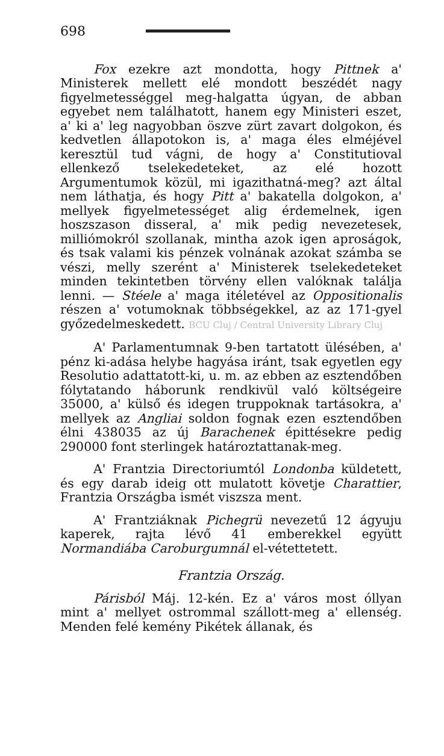698
Fox ezekre azt mondotta, hogy Pittnek a' Ministerek mellett elé mondott beszédét nagy figyelmetességgel meg-halgatta úgyan, de abban egyebet nem találhatott, hanem egy Ministeri eszet, a' ki a' leg nagyobban öszve zürt zavart dolgokon, és kedvetlen állapotokon is, a' maga éles elméjével keresztül tud vágni, de hogy a' Constitutioval ellenkező tselekedeteket, az elé hozott Argumentumok közül, mi igazithatná-meg? azt által nem láthatja, és hogy Pitt a' bakatella dolgokon, a' mellyek figyelmetességet alig érdemelnek, igen hoszszason disseral, a' mik pedig nevezetesek, milliómokról szollanak, mintha azok igen aproságok, és tsak valami kis pénzek volnának azokat számba se vészi, melly szerént a' Ministerek tselekedeteket minden tekintetben törvény ellen valóknak találja lenni. — Stéele a' maga itéletével az Oppositionalis részen a' votumoknak többségekkel, az az 171-gyel győzedelmeskedett. BCU Cluj / Central University Library Cluj
A' Parlamentumnak 9-ben tartatott ülésében, a' pénz ki-adása helybe hagyása iránt, tsak egyetlen egy Resolutio adattatott-ki, u. m. az ebben az esztendőben fólytatando háborunk rendkivül való költségeire 35000, a' külső és idegen truppoknak tartásokra, a' mellyek az Angliai soldon fognak ezen esztendőben élni 438035 az új Barachenek épittésekre pedig 290000 font sterlingek határoztattanak-meg.
A' Frantzia Directoriumtól Londonba küldetett, és egy darab ideig ott mulatott követje Charattier, Frantzia Országba ismét viszsza ment.
A' Frantziáknak Pichegrü nevezetű 12 ágyuju kaperek, rajta lévő 41 emberekkel együtt Normandiába Caroburgumnál el-vétettetett.
Frantzia Ország.
Párisból Máj. 12-kén. Ez a' város most óllyan mint a' mellyet ostrommal szállott-meg a' ellenség. Menden felé kemény Pikétek állanak, és